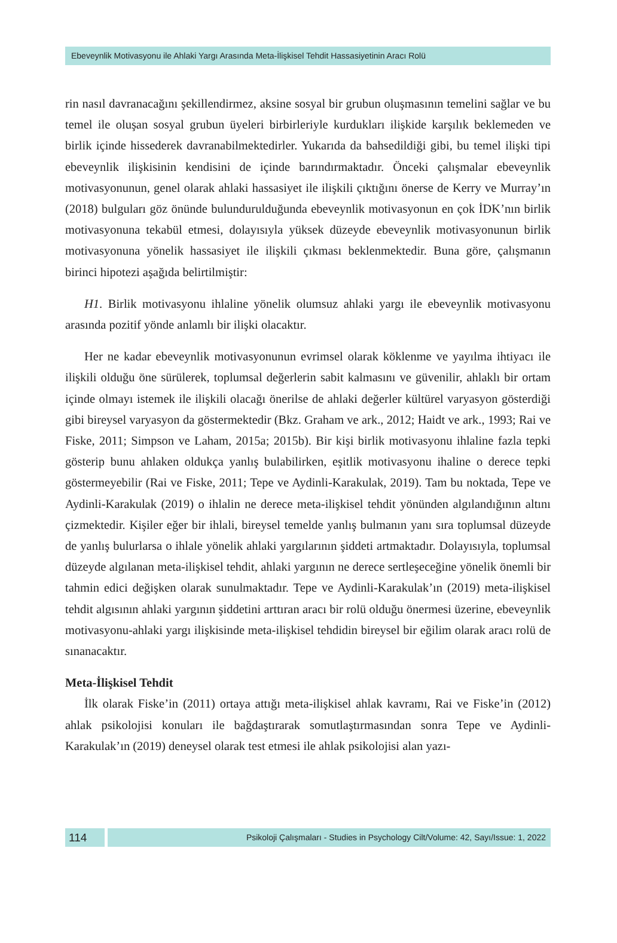Ebeveynlik Motivasyonu ile Ahlaki Yargı Arasında Meta-İlişkisel Tehdit Hassasiyetinin Aracı Rolü
rin nasıl davranacağını şekillendirmez, aksine sosyal bir grubun oluşmasının temelini sağlar ve bu temel ile oluşan sosyal grubun üyeleri birbirleriyle kurdukları ilişkide karşılık beklemeden ve birlik içinde hissederek davranabilmektedirler. Yukarıda da bahsedildiği gibi, bu temel ilişki tipi ebeveynlik ilişkisinin kendisini de içinde barındırmaktadır. Önceki çalışmalar ebeveynlik motivasyonunun, genel olarak ahlaki hassasiyet ile ilişkili çıktığını önerse de Kerry ve Murray’ın (2018) bulguları göz önünde bulundurulduğunda ebeveynlik motivasyonun en çok İDK’nın birlik motivasyonuna tekabül etmesi, dolayısıyla yüksek düzeyde ebeveynlik motivasyonunun birlik motivasyonuna yönelik hassasiyet ile ilişkili çıkması beklenmektedir. Buna göre, çalışmanın birinci hipotezi aşağıda belirtilmiştir:
H1. Birlik motivasyonu ihlaline yönelik olumsuz ahlaki yargı ile ebeveynlik motivasyonu arasında pozitif yönde anlamlı bir ilişki olacaktır.
Her ne kadar ebeveynlik motivasyonunun evrimsel olarak köklenme ve yayılma ihtiyacı ile ilişkili olduğu öne sürülerek, toplumsal değerlerin sabit kalmasını ve güvenilir, ahlaklı bir ortam içinde olmayı istemek ile ilişkili olacağı önerilse de ahlaki değerler kültürel varyasyon gösterdiği gibi bireysel varyasyon da göstermektedir (Bkz. Graham ve ark., 2012; Haidt ve ark., 1993; Rai ve Fiske, 2011; Simpson ve Laham, 2015a; 2015b). Bir kişi birlik motivasyonu ihlaline fazla tepki gösterip bunu ahlaken oldukça yanlış bulabilirken, eşitlik motivasyonu ihaline o derece tepki göstermeyebilir (Rai ve Fiske, 2011; Tepe ve Aydinli-Karakulak, 2019). Tam bu noktada, Tepe ve Aydinli-Karakulak (2019) o ihlalin ne derece meta-ilişkisel tehdit yönünden algılandığının altını çizmektedir. Kişiler eğer bir ihlali, bireysel temelde yanlış bulmanın yanı sıra toplumsal düzeyde de yanlış bulurlarsa o ihlale yönelik ahlaki yargılarının şiddeti artmaktadır. Dolayısıyla, toplumsal düzeyde algılanan meta-ilişkisel tehdit, ahlaki yargının ne derece sertleşeceğine yönelik önemli bir tahmin edici değişken olarak sunulmaktadır. Tepe ve Aydinli-Karakulak’ın (2019) meta-ilişkisel tehdit algısının ahlaki yargının şiddetini arttıran aracı bir rolü olduğu önermesi üzerine, ebeveynlik motivasyonu-ahlaki yargı ilişkisinde meta-ilişkisel tehdidin bireysel bir eğilim olarak aracı rolü de sınanacaktır.
Meta-İlişkisel Tehdit
İlk olarak Fiske’in (2011) ortaya attığı meta-ilişkisel ahlak kavramı, Rai ve Fiske’in (2012) ahlak psikolojisi konuları ile bağdaştırarak somutlaştırmasından sonra Tepe ve Aydinli-Karakulak’ın (2019) deneysel olarak test etmesi ile ahlak psikolojisi alan yazı-
114
Psikoloji Çalışmaları - Studies in Psychology Cilt/Volume: 42, Sayı/Issue: 1, 2022